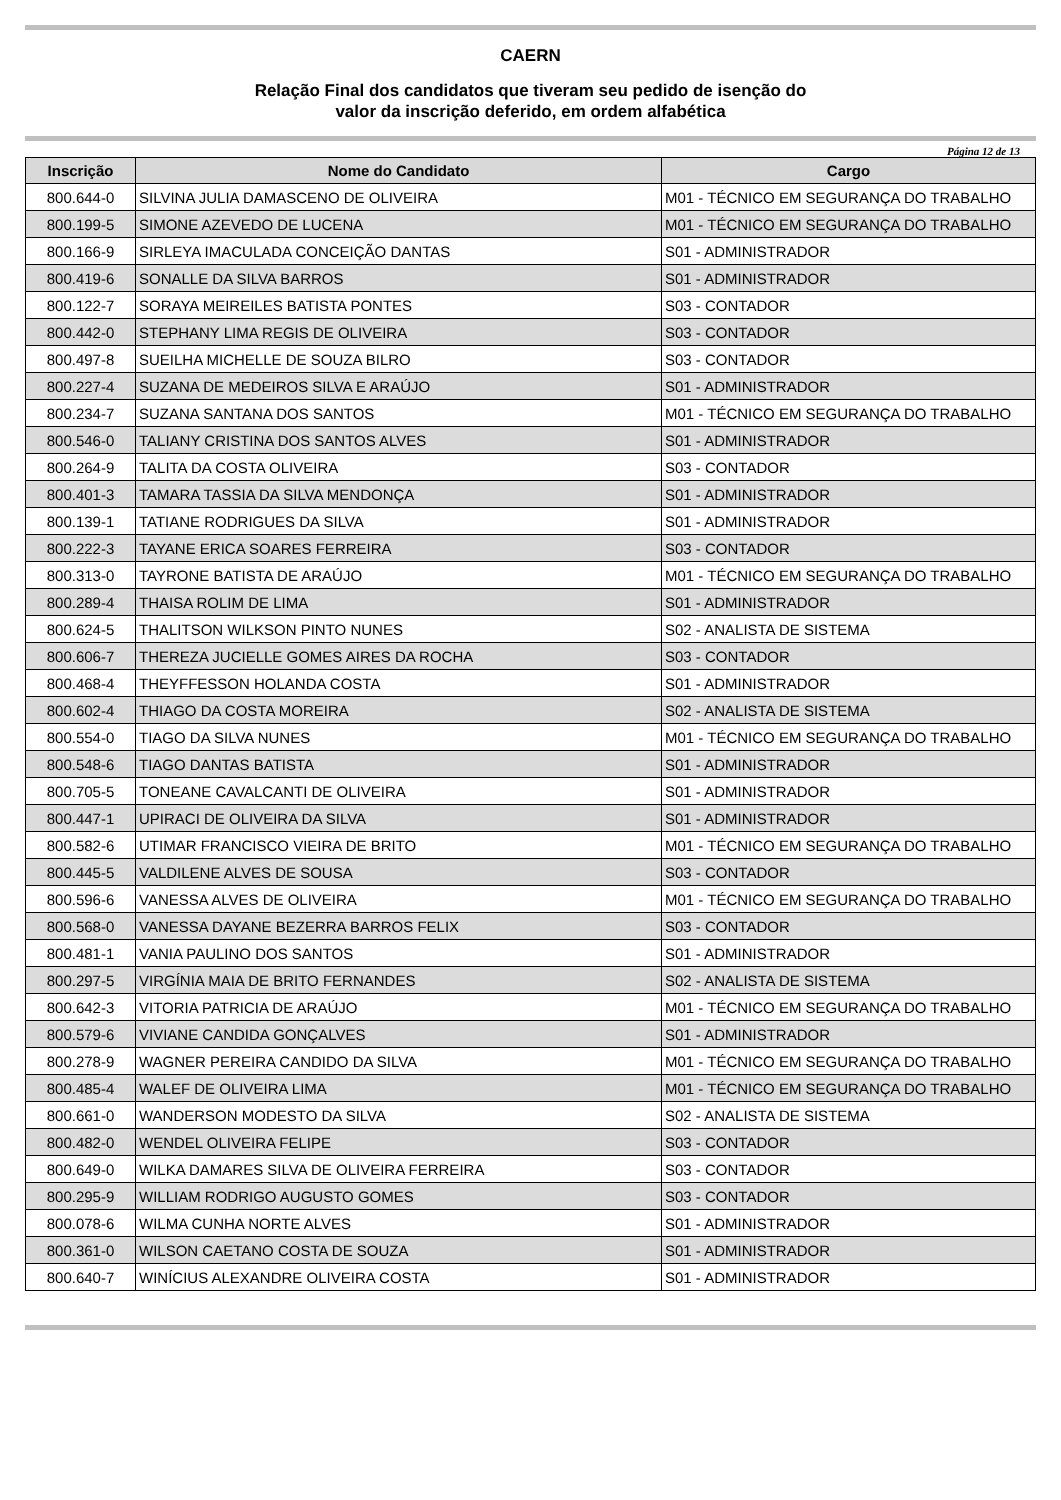CAERN
Relação Final dos candidatos que tiveram seu pedido de isenção do
valor da inscrição deferido, em ordem alfabética
Página 12 de 13
| Inscrição | Nome do Candidato | Cargo |
| --- | --- | --- |
| 800.644-0 | SILVINA JULIA DAMASCENO DE OLIVEIRA | M01 - TÉCNICO EM SEGURANÇA DO TRABALHO |
| 800.199-5 | SIMONE AZEVEDO DE LUCENA | M01 - TÉCNICO EM SEGURANÇA DO TRABALHO |
| 800.166-9 | SIRLEYA IMACULADA CONCEIÇÃO DANTAS | S01 - ADMINISTRADOR |
| 800.419-6 | SONALLE DA SILVA BARROS | S01 - ADMINISTRADOR |
| 800.122-7 | SORAYA MEIREILES BATISTA PONTES | S03 - CONTADOR |
| 800.442-0 | STEPHANY LIMA REGIS DE OLIVEIRA | S03 - CONTADOR |
| 800.497-8 | SUEILHA MICHELLE DE SOUZA BILRO | S03 - CONTADOR |
| 800.227-4 | SUZANA DE MEDEIROS SILVA E ARAÚJO | S01 - ADMINISTRADOR |
| 800.234-7 | SUZANA SANTANA DOS SANTOS | M01 - TÉCNICO EM SEGURANÇA DO TRABALHO |
| 800.546-0 | TALIANY CRISTINA DOS SANTOS ALVES | S01 - ADMINISTRADOR |
| 800.264-9 | TALITA DA COSTA OLIVEIRA | S03 - CONTADOR |
| 800.401-3 | TAMARA TASSIA DA SILVA MENDONÇA | S01 - ADMINISTRADOR |
| 800.139-1 | TATIANE RODRIGUES DA SILVA | S01 - ADMINISTRADOR |
| 800.222-3 | TAYANE ERICA SOARES FERREIRA | S03 - CONTADOR |
| 800.313-0 | TAYRONE BATISTA DE ARAÚJO | M01 - TÉCNICO EM SEGURANÇA DO TRABALHO |
| 800.289-4 | THAISA ROLIM DE LIMA | S01 - ADMINISTRADOR |
| 800.624-5 | THALITSON WILKSON PINTO NUNES | S02 - ANALISTA DE SISTEMA |
| 800.606-7 | THEREZA JUCIELLE GOMES AIRES DA ROCHA | S03 - CONTADOR |
| 800.468-4 | THEYFFESSON HOLANDA COSTA | S01 - ADMINISTRADOR |
| 800.602-4 | THIAGO DA COSTA MOREIRA | S02 - ANALISTA DE SISTEMA |
| 800.554-0 | TIAGO DA SILVA NUNES | M01 - TÉCNICO EM SEGURANÇA DO TRABALHO |
| 800.548-6 | TIAGO DANTAS BATISTA | S01 - ADMINISTRADOR |
| 800.705-5 | TONEANE CAVALCANTI DE OLIVEIRA | S01 - ADMINISTRADOR |
| 800.447-1 | UPIRACI DE OLIVEIRA DA SILVA | S01 - ADMINISTRADOR |
| 800.582-6 | UTIMAR FRANCISCO VIEIRA DE BRITO | M01 - TÉCNICO EM SEGURANÇA DO TRABALHO |
| 800.445-5 | VALDILENE ALVES DE SOUSA | S03 - CONTADOR |
| 800.596-6 | VANESSA ALVES DE OLIVEIRA | M01 - TÉCNICO EM SEGURANÇA DO TRABALHO |
| 800.568-0 | VANESSA DAYANE BEZERRA BARROS FELIX | S03 - CONTADOR |
| 800.481-1 | VANIA PAULINO DOS SANTOS | S01 - ADMINISTRADOR |
| 800.297-5 | VIRGÍNIA MAIA DE BRITO FERNANDES | S02 - ANALISTA DE SISTEMA |
| 800.642-3 | VITORIA PATRICIA DE ARAÚJO | M01 - TÉCNICO EM SEGURANÇA DO TRABALHO |
| 800.579-6 | VIVIANE CANDIDA GONÇALVES | S01 - ADMINISTRADOR |
| 800.278-9 | WAGNER PEREIRA CANDIDO DA SILVA | M01 - TÉCNICO EM SEGURANÇA DO TRABALHO |
| 800.485-4 | WALEF DE OLIVEIRA LIMA | M01 - TÉCNICO EM SEGURANÇA DO TRABALHO |
| 800.661-0 | WANDERSON MODESTO DA SILVA | S02 - ANALISTA DE SISTEMA |
| 800.482-0 | WENDEL OLIVEIRA FELIPE | S03 - CONTADOR |
| 800.649-0 | WILKA DAMARES SILVA DE OLIVEIRA FERREIRA | S03 - CONTADOR |
| 800.295-9 | WILLIAM RODRIGO AUGUSTO GOMES | S03 - CONTADOR |
| 800.078-6 | WILMA CUNHA NORTE ALVES | S01 - ADMINISTRADOR |
| 800.361-0 | WILSON CAETANO COSTA DE SOUZA | S01 - ADMINISTRADOR |
| 800.640-7 | WINÍCIUS ALEXANDRE OLIVEIRA COSTA | S01 - ADMINISTRADOR |